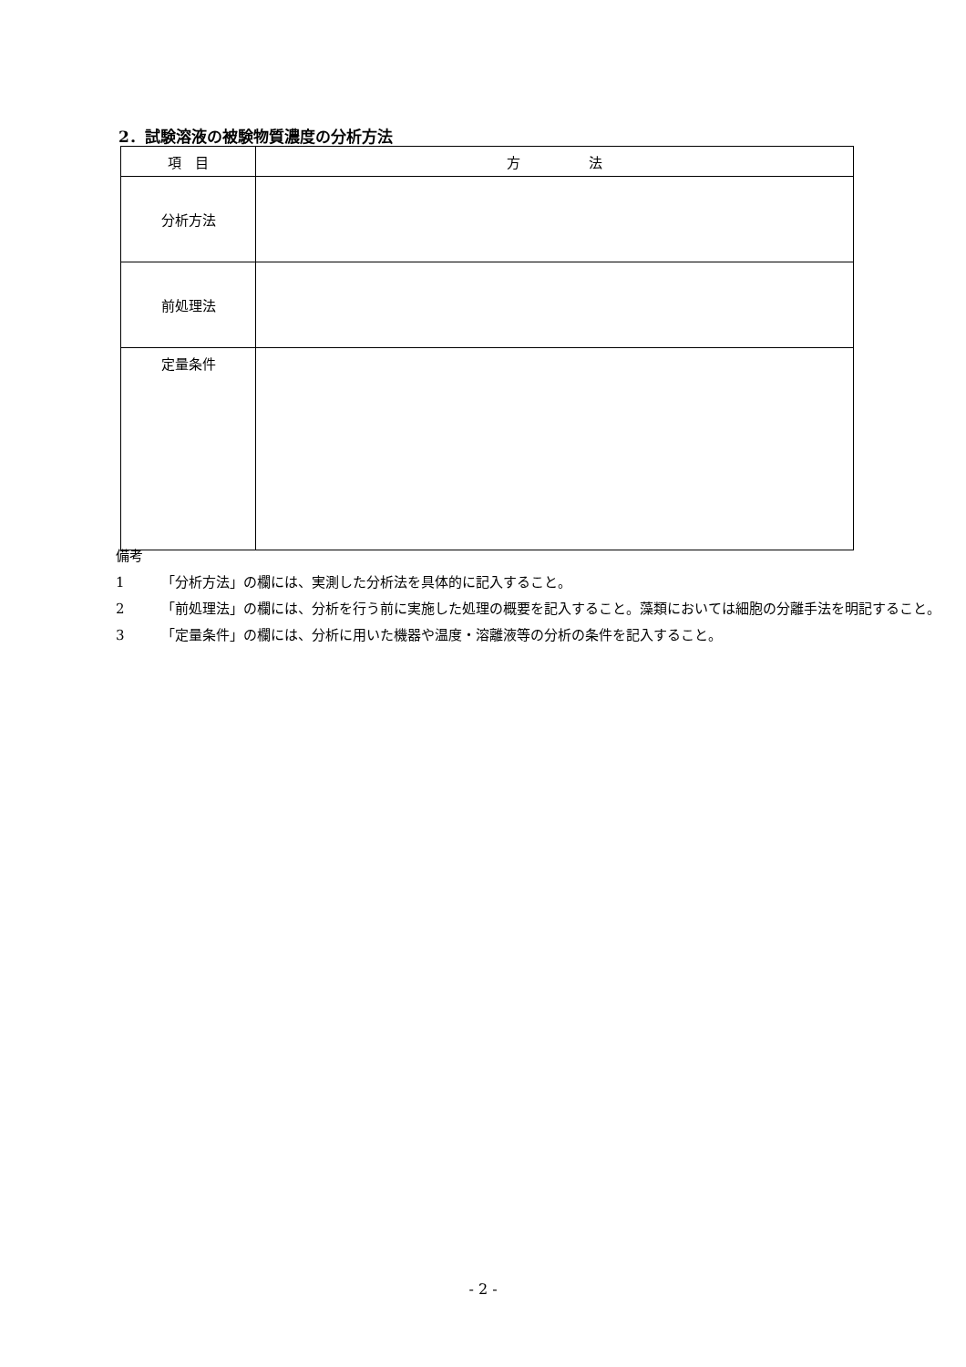2．試験溶液の被験物質濃度の分析方法
| 項 目 | 方 法 |
| --- | --- |
| 分析方法 | |
| 前処理法 | |
| 定量条件 | |
備考
1 「分析方法」の欄には、実測した分析法を具体的に記入すること。
2 「前処理法」の欄には、分析を行う前に実施した処理の概要を記入すること。藻類においては細胞の分離手法を明記すること。
3 「定量条件」の欄には、分析に用いた機器や温度・溶離液等の分析の条件を記入すること。
- 2 -